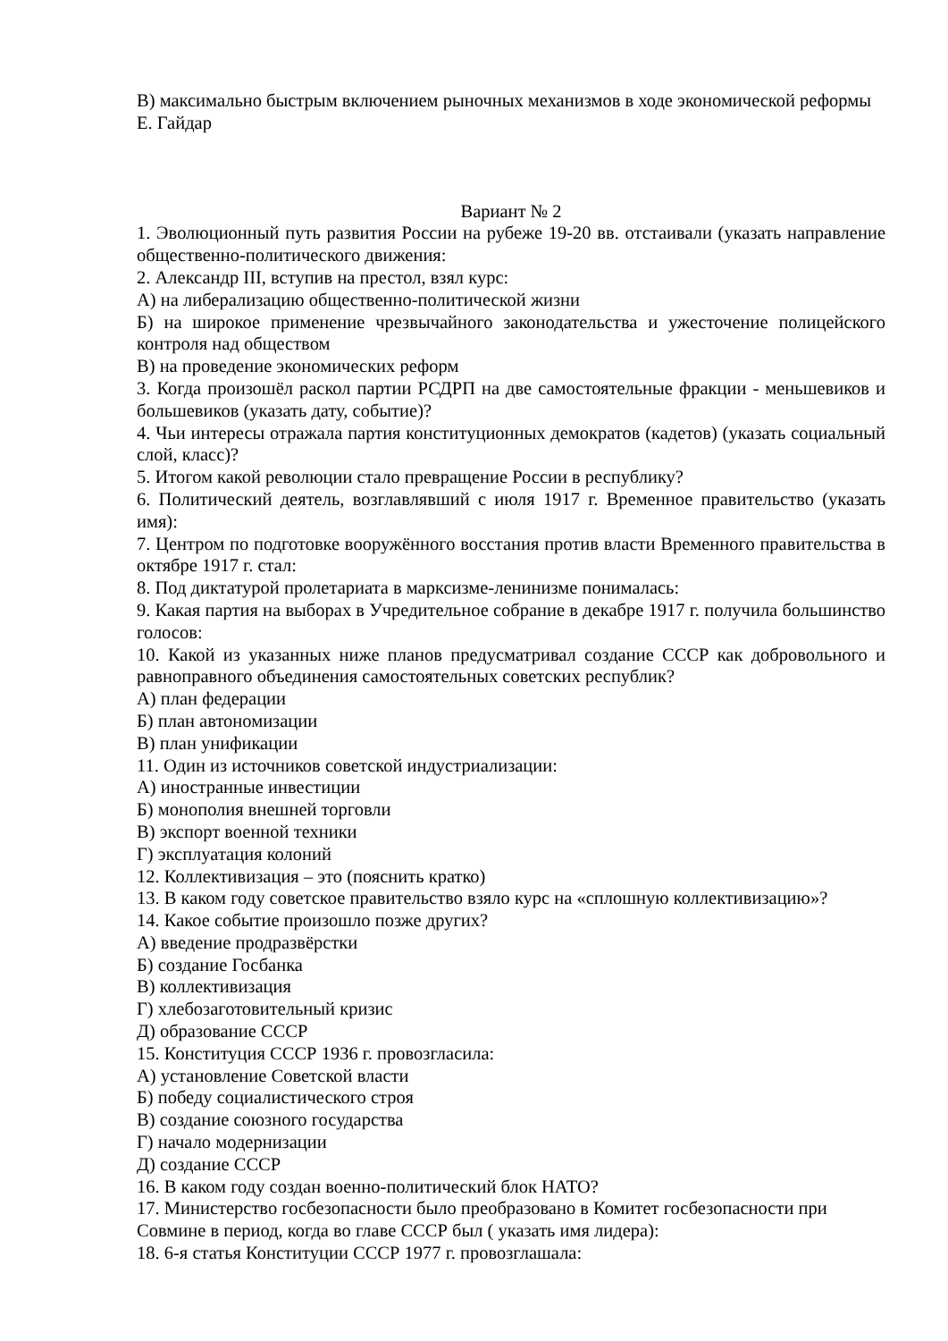В) максимально быстрым включением рыночных механизмов в ходе экономической реформы Е. Гайдар
Вариант № 2
1. Эволюционный путь развития России на рубеже 19-20 вв. отстаивали (указать направление общественно-политического движения:
2. Александр III, вступив на престол, взял курс:
А) на либерализацию общественно-политической жизни
Б) на широкое применение чрезвычайного законодательства и ужесточение полицейского контроля над обществом
В) на проведение экономических реформ
3. Когда произошёл раскол партии РСДРП на две самостоятельные фракции - меньшевиков и большевиков (указать дату, событие)?
4. Чьи интересы отражала партия конституционных демократов (кадетов) (указать социальный слой, класс)?
5. Итогом какой революции стало превращение России в республику?
6. Политический деятель, возглавлявший с июля 1917 г. Временное правительство (указать имя):
7. Центром по подготовке вооружённого восстания против власти Временного правительства в октябре 1917 г. стал:
8. Под диктатурой пролетариата в марксизме-ленинизме понималась:
9. Какая партия на выборах в Учредительное собрание в декабре 1917 г. получила большинство голосов:
10. Какой из указанных ниже планов предусматривал создание СССР как добровольного и равноправного объединения самостоятельных советских республик?
А) план федерации
Б) план автономизации
В) план унификации
11. Один из источников советской индустриализации:
А) иностранные инвестиции
Б) монополия внешней торговли
В) экспорт военной техники
Г) эксплуатация колоний
12. Коллективизация – это (пояснить кратко)
13. В каком году советское правительство взяло курс на «сплошную коллективизацию»?
14. Какое событие произошло позже других?
А) введение продразвёрстки
Б) создание Госбанка
В) коллективизация
Г) хлебозаготовительный кризис
Д) образование СССР
15. Конституция СССР 1936 г. провозгласила:
А) установление Советской власти
Б) победу социалистического строя
В) создание союзного государства
Г) начало модернизации
Д) создание СССР
16. В каком году создан военно-политический блок НАТО?
17. Министерство госбезопасности было преобразовано в Комитет госбезопасности при Совмине в период, когда во главе СССР был ( указать имя лидера):
18. 6-я статья Конституции СССР 1977 г. провозглашала: